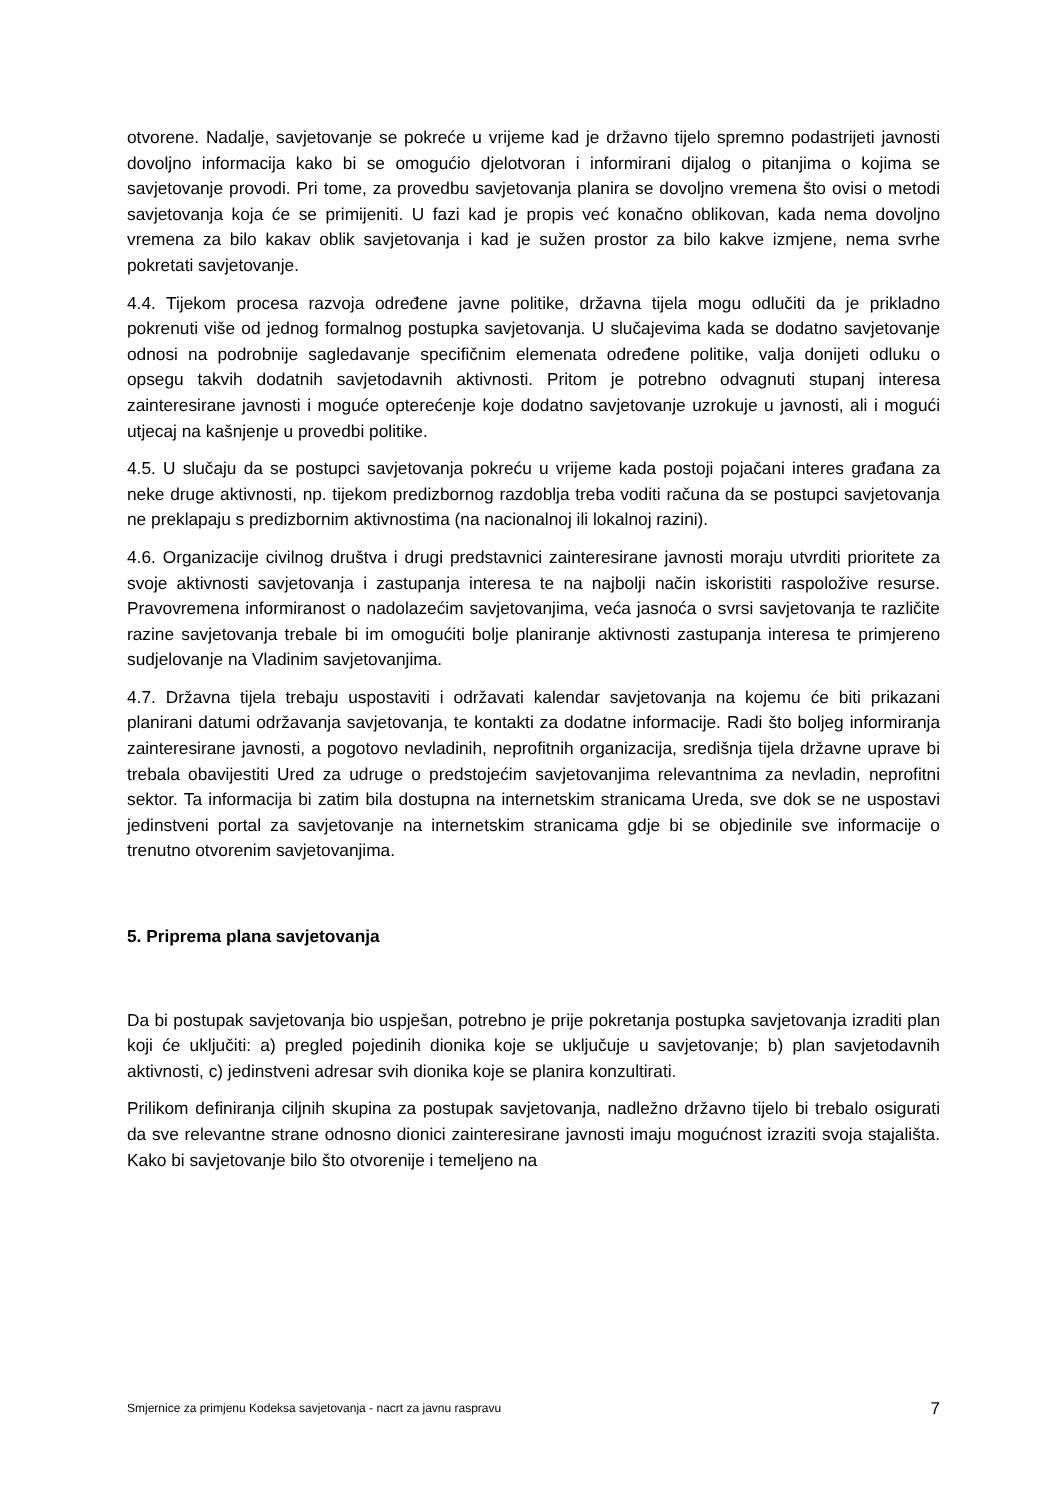otvorene. Nadalje, savjetovanje se pokreće u vrijeme kad je državno tijelo spremno podastrijeti javnosti dovoljno informacija kako bi se omogućio djelotvoran i informirani dijalog o pitanjima o kojima se savjetovanje provodi. Pri tome, za provedbu savjetovanja planira se dovoljno vremena što ovisi o metodi savjetovanja koja će se primijeniti. U fazi kad je propis već konačno oblikovan, kada nema dovoljno vremena za bilo kakav oblik savjetovanja i kad je sužen prostor za bilo kakve izmjene, nema svrhe pokretati savjetovanje.
4.4. Tijekom procesa razvoja određene javne politike, državna tijela mogu odlučiti da je prikladno pokrenuti više od jednog formalnog postupka savjetovanja. U slučajevima kada se dodatno savjetovanje odnosi na podrobnije sagledavanje specifičnim elemenata određene politike, valja donijeti odluku o opsegu takvih dodatnih savjetodavnih aktivnosti. Pritom je potrebno odvagnuti stupanj interesa zainteresirane javnosti i moguće opterećenje koje dodatno savjetovanje uzrokuje u javnosti, ali i mogući utjecaj na kašnjenje u provedbi politike.
4.5. U slučaju da se postupci savjetovanja pokreću u vrijeme kada postoji pojačani interes građana za neke druge aktivnosti, np. tijekom predizbornog razdoblja treba voditi računa da se postupci savjetovanja ne preklapaju s predizbornim aktivnostima (na nacionalnoj ili lokalnoj razini).
4.6. Organizacije civilnog društva i drugi predstavnici zainteresirane javnosti moraju utvrditi prioritete za svoje aktivnosti savjetovanja i zastupanja interesa te na najbolji način iskoristiti raspoložive resurse. Pravovremena informiranost o nadolazećim savjetovanjima, veća jasnoća o svrsi savjetovanja te različite razine savjetovanja trebale bi im omogućiti bolje planiranje aktivnosti zastupanja interesa te primjereno sudjelovanje na Vladinim savjetovanjima.
4.7. Državna tijela trebaju uspostaviti i održavati kalendar savjetovanja na kojemu će biti prikazani planirani datumi održavanja savjetovanja, te kontakti za dodatne informacije. Radi što boljeg informiranja zainteresirane javnosti, a pogotovo nevladinih, neprofitnih organizacija, središnja tijela državne uprave bi trebala obavijestiti Ured za udruge o predstojećim savjetovanjima relevantnima za nevladin, neprofitni sektor. Ta informacija bi zatim bila dostupna na internetskim stranicama Ureda, sve dok se ne uspostavi jedinstveni portal za savjetovanje na internetskim stranicama gdje bi se objedinile sve informacije o trenutno otvorenim savjetovanjima.
5. Priprema plana savjetovanja
Da bi postupak savjetovanja bio uspješan, potrebno je prije pokretanja postupka savjetovanja izraditi plan koji će uključiti: a) pregled pojedinih dionika koje se uključuje u savjetovanje; b) plan savjetodavnih aktivnosti, c) jedinstveni adresar svih dionika koje se planira konzultirati.
Prilikom definiranja ciljnih skupina za postupak savjetovanja, nadležno državno tijelo bi trebalo osigurati da sve relevantne strane odnosno dionici zainteresirane javnosti imaju mogućnost izraziti svoja stajališta. Kako bi savjetovanje bilo što otvorenije i temeljeno na
Smjernice za primjenu Kodeksa savjetovanja - nacrt za javnu raspravu 7